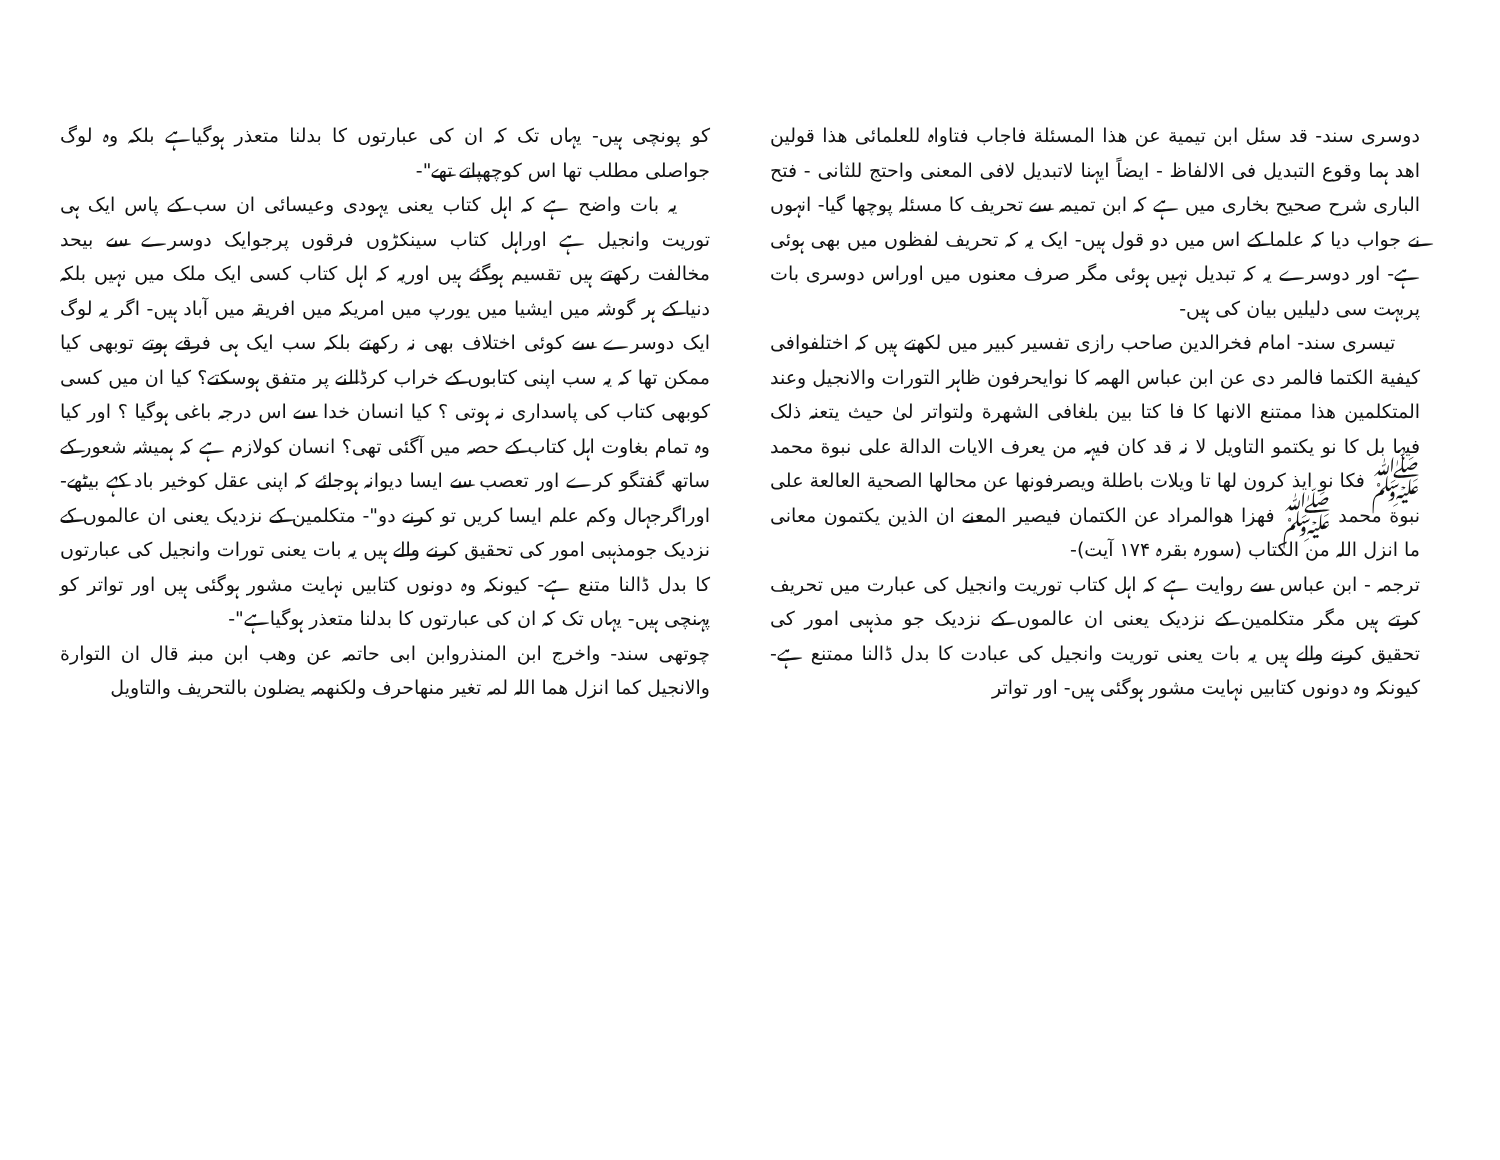دوسری سند- قد سئل ابن تیمیة عن ھذا المسئلة فاجاب فتاواہ للعلمائی ھذا قولین اھد ہما وقوع التبدیل فی الالفاظ - ایضاً ایہنا لاتبدیل لافی المعنی واحتج للثانی - فتح الباری شرح صحیح بخاری میں ہے کہ ابن تمیمہ سے تحریف کا مسئلہ پوچھا گیا- انہوں نے جواب دیا کہ علما کے اس میں دو قول ہیں- ایک یہ کہ تحریف لفظوں میں بھی ہوئی ہے- اور دوسرے یہ کہ تبدیل نہیں ہوئی مگر صرف معنوں میں اوراس دوسری بات پربہت سی دلیلیں بیان کی ہیں-
تیسری سند- امام فخرالدین صاحب رازی تفسیر کبیر میں لکھتے ہیں کہ اختلفوافی کیفیة الکتما فالمر دی عن ابن عباس الھمہ کا نوایحرفون ظاہر التورات والانجیل وعند المتکلمین ھذا ممتنع الانھا کا فا کتا بین بلغافی الشھرة ولتواتر لیٰ حیث یتعنہ ذلک فیہا بل کا نو یکتمو التاویل لا نہ قد کان فیہہ من یعرف الایات الدالة علی نبوة محمد ﷺ فکا نو ایذ کرون لھا تا ویلات باطلة ویصرفونھا عن محالھا الصحیة العالعة علی نبوة محمد ﷺ فھزا ھوالمراد عن الکتمان فیصیر المعنے ان الذین یکتمون معانی ما انزل اللہ من الکتاب (سورہ بقرہ ۱۷۴ آیت)-
ترجمہ - ابن عباس سے روایت ہے کہ اہل کتاب توریت وانجیل کی عبارت میں تحریف کرتے ہیں مگر متکلمین کے نزدیک یعنی ان عالموں کے نزدیک جو مذہبی امور کی تحقیق کرنے والے ہیں یہ بات یعنی توریت وانجیل کی عبادت کا بدل ڈالنا ممتنع ہے- کیونکہ وہ دونوں کتابیں نہایت مشور ہوگئی ہیں- اور تواتر
کو پونچی ہیں- یہاں تک کہ ان کی عبارتوں کا بدلنا متعذر ہوگیاہے بلکہ وہ لوگ جواصلی مطلب تھا اس کوچھپاتے تھے"-
یہ بات واضح ہے کہ اہل کتاب یعنی یہودی وعیسائی ان سب کے پاس ایک ہی توریت وانجیل ہے اوراہل کتاب سینکڑوں فرقوں پرجوایک دوسرے سے بیحد مخالفت رکھتے ہیں تقسیم ہوگئے ہیں اوریہ کہ اہل کتاب کسی ایک ملک میں نہیں بلکہ دنیا کے ہر گوشہ میں ایشیا میں یورپ میں امریکہ میں افریقہ میں آباد ہیں- اگر یہ لوگ ایک دوسرے سے کوئی اختلاف بھی نہ رکھتے بلکہ سب ایک ہی فرقے ہوتے توبھی کیا ممکن تھا کہ یہ سب اپنی کتابوں کے خراب کرڈالنے پر متفق ہوسکتے؟ کیا ان میں کسی کوبھی کتاب کی پاسداری نہ ہوتی ؟ کیا انسان خدا سے اس درجہ باغی ہوگیا ؟ اور کیا وہ تمام بغاوت اہل کتاب کے حصہ میں آگئی تھی؟ انسان کولازم ہے کہ ہمیشہ شعور کے ساتھ گفتگو کرے اور تعصب سے ایسا دیوانہ ہوجائے کہ اپنی عقل کوخیر باد کہے بیٹھے- اوراگرجہال وکم علم ایسا کریں تو کرنے دو"- متکلمین کے نزدیک یعنی ان عالموں کے نزدیک جومذہبی امور کی تحقیق کرنے والے ہیں یہ بات یعنی تورات وانجیل کی عبارتوں کا بدل ڈالنا متنع ہے- کیونکہ وہ دونوں کتابیں نہایت مشور ہوگئی ہیں اور تواتر کو پہنچی ہیں- یہاں تک کہ ان کی عبارتوں کا بدلنا متعذر ہوگیاہے"-
چوتھی سند- واخرج ابن المنذروابن ابی حاتمہ عن وھب ابن مبنہ قال ان التوارة والانجیل کما انزل ھما اللہ لمہ تغیر منھاحرف ولکنھمہ یضلون بالتحریف والتاویل